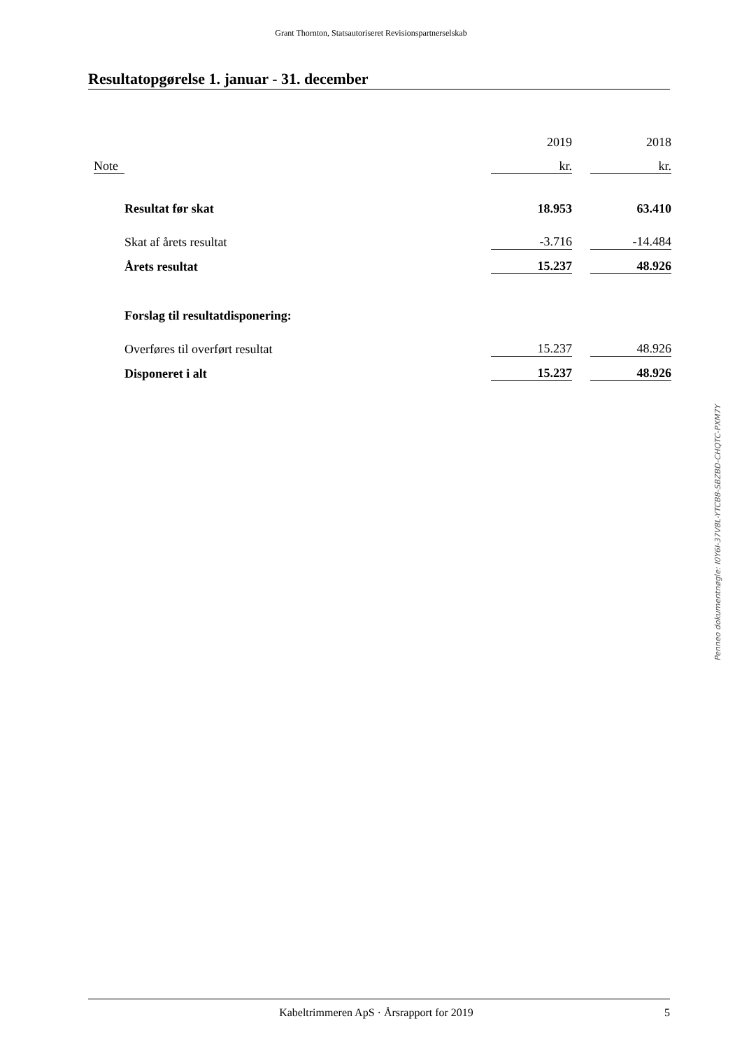Grant Thornton, Statsautoriseret Revisionspartnerselskab
Resultatopgørelse 1. januar - 31. december
| | | | 2019 | | 2018 |
| | Note | | kr. | | kr. |
| | | Resultat før skat | 18.953 | | 63.410 |
| | | Skat af årets resultat | -3.716 | | -14.484 |
| | | Årets resultat | 15.237 | | 48.926 |
| | | Forslag til resultatdisponering: | | | |
| | | Overføres til overført resultat | 15.237 | | 48.926 |
| | | Disponeret i alt | 15.237 | | 48.926 |
Penneo dokumentnøgle: I0Y6I-37V8L-YTCB8-SBZBD-CHQTC-PXM7Y
Kabeltrimmeren ApS · Årsrapport for 2019 5